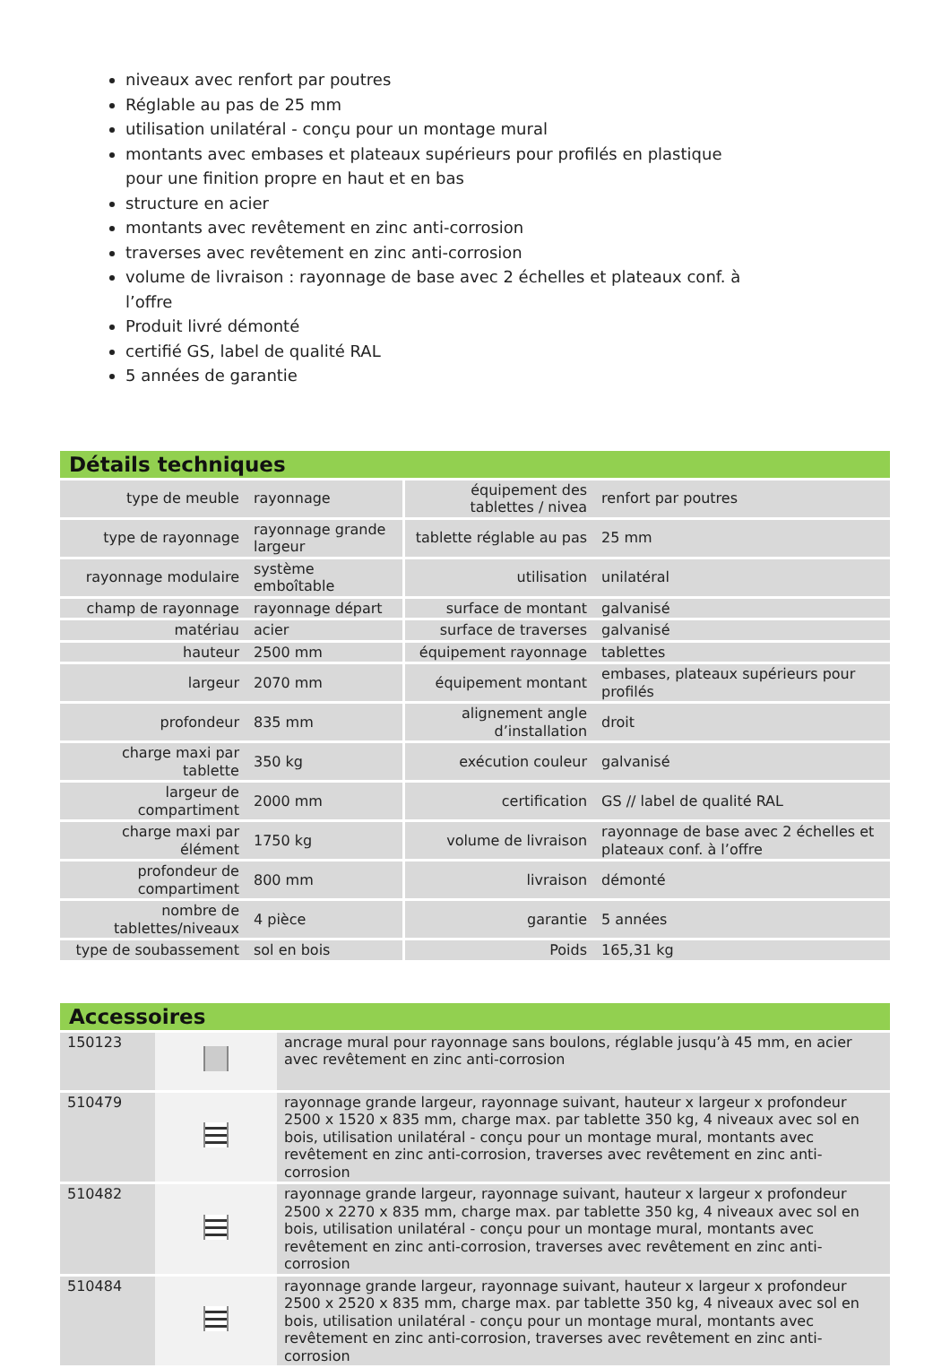niveaux avec renfort par poutres
Réglable au pas de 25 mm
utilisation unilatéral - conçu pour un montage mural
montants avec embases et plateaux supérieurs pour profilés en plastique pour une finition propre en haut et en bas
structure en acier
montants avec revêtement en zinc anti-corrosion
traverses avec revêtement en zinc anti-corrosion
volume de livraison : rayonnage de base avec 2 échelles et plateaux conf. à l’offre
Produit livré démonté
certifié GS, label de qualité RAL
5 années de garantie
Détails techniques
| type de meuble | rayonnage | équipement des tablettes / nivea | renfort par poutres |
| type de rayonnage | rayonnage grande largeur | tablette réglable au pas | 25 mm |
| rayonnage modulaire | système emboîtable | utilisation | unilatéral |
| champ de rayonnage | rayonnage départ | surface de montant | galvanisé |
| matériau | acier | surface de traverses | galvanisé |
| hauteur | 2500 mm | équipement rayonnage | tablettes |
| largeur | 2070 mm | équipement montant | embases, plateaux supérieurs pour profilés |
| profondeur | 835 mm | alignement angle d’installation | droit |
| charge maxi par tablette | 350 kg | exécution couleur | galvanisé |
| largeur de compartiment | 2000 mm | certification | GS // label de qualité RAL |
| charge maxi par élément | 1750 kg | volume de livraison | rayonnage de base avec 2 échelles et plateaux conf. à l’offre |
| profondeur de compartiment | 800 mm | livraison | démonté |
| nombre de tablettes/niveaux | 4 pièce | garantie | 5 années |
| type de soubassement | sol en bois | Poids | 165,31 kg |
Accessoires
| 150123 | | ancrage mural pour rayonnage sans boulons, réglable jusqu’à 45 mm, en acier avec revêtement en zinc anti-corrosion |
| 510479 | | rayonnage grande largeur, rayonnage suivant, hauteur x largeur x profondeur 2500 x 1520 x 835 mm, charge max. par tablette 350 kg, 4 niveaux avec sol en bois, utilisation unilatéral - conçu pour un montage mural, montants avec revêtement en zinc anti-corrosion, traverses avec revêtement en zinc anti-corrosion |
| 510482 | | rayonnage grande largeur, rayonnage suivant, hauteur x largeur x profondeur 2500 x 2270 x 835 mm, charge max. par tablette 350 kg, 4 niveaux avec sol en bois, utilisation unilatéral - conçu pour un montage mural, montants avec revêtement en zinc anti-corrosion, traverses avec revêtement en zinc anti-corrosion |
| 510484 | | rayonnage grande largeur, rayonnage suivant, hauteur x largeur x profondeur 2500 x 2520 x 835 mm, charge max. par tablette 350 kg, 4 niveaux avec sol en bois, utilisation unilatéral - conçu pour un montage mural, montants avec revêtement en zinc anti-corrosion, traverses avec revêtement en zinc anti-corrosion |